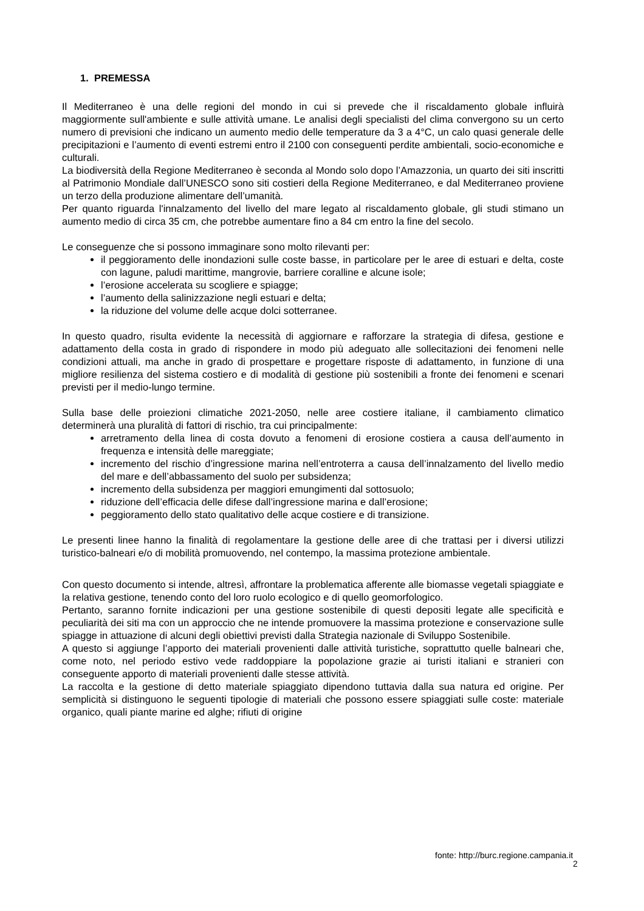1. PREMESSA
Il Mediterraneo è una delle regioni del mondo in cui si prevede che il riscaldamento globale influirà maggiormente sull'ambiente e sulle attività umane. Le analisi degli specialisti del clima convergono su un certo numero di previsioni che indicano un aumento medio delle temperature da 3 a 4°C, un calo quasi generale delle precipitazioni e l’aumento di eventi estremi entro il 2100 con conseguenti perdite ambientali, socio-economiche e culturali.
La biodiversità della Regione Mediterraneo è seconda al Mondo solo dopo l’Amazzonia, un quarto dei siti inscritti al Patrimonio Mondiale dall’UNESCO sono siti costieri della Regione Mediterraneo, e dal Mediterraneo proviene un terzo della produzione alimentare dell’umanità.
Per quanto riguarda l'innalzamento del livello del mare legato al riscaldamento globale, gli studi stimano un aumento medio di circa 35 cm, che potrebbe aumentare fino a 84 cm entro la fine del secolo.
Le conseguenze che si possono immaginare sono molto rilevanti per:
il peggioramento delle inondazioni sulle coste basse, in particolare per le aree di estuari e delta, coste con lagune, paludi marittime, mangrovie, barriere coralline e alcune isole;
l’erosione accelerata su scogliere e spiagge;
l’aumento della salinizzazione negli estuari e delta;
la riduzione del volume delle acque dolci sotterranee.
In questo quadro, risulta evidente la necessità di aggiornare e rafforzare la strategia di difesa, gestione e adattamento della costa in grado di rispondere in modo più adeguato alle sollecitazioni dei fenomeni nelle condizioni attuali, ma anche in grado di prospettare e progettare risposte di adattamento, in funzione di una migliore resilienza del sistema costiero e di modalità di gestione più sostenibili a fronte dei fenomeni e scenari previsti per il medio-lungo termine.
Sulla base delle proiezioni climatiche 2021-2050, nelle aree costiere italiane, il cambiamento climatico determinerà una pluralità di fattori di rischio, tra cui principalmente:
arretramento della linea di costa dovuto a fenomeni di erosione costiera a causa dell’aumento in frequenza e intensità delle mareggiate;
incremento del rischio d’ingressione marina nell’entroterra a causa dell’innalzamento del livello medio del mare e dell’abbassamento del suolo per subsidenza;
incremento della subsidenza per maggiori emungimenti dal sottosuolo;
riduzione dell’efficacia delle difese dall’ingressione marina e dall’erosione;
peggioramento dello stato qualitativo delle acque costiere e di transizione.
Le presenti linee hanno la finalità di regolamentare la gestione delle aree di che trattasi per i diversi utilizzi turistico-balneari e/o di mobilità promuovendo, nel contempo, la massima protezione ambientale.
Con questo documento si intende, altresì, affrontare la problematica afferente alle biomasse vegetali spiaggiate e la relativa gestione, tenendo conto del loro ruolo ecologico e di quello geomorfologico.
Pertanto, saranno fornite indicazioni per una gestione sostenibile di questi depositi legate alle specificità e peculiarità dei siti ma con un approccio che ne intende promuovere la massima protezione e conservazione sulle spiagge in attuazione di alcuni degli obiettivi previsti dalla Strategia nazionale di Sviluppo Sostenibile.
A questo si aggiunge l’apporto dei materiali provenienti dalle attività turistiche, soprattutto quelle balneari che, come noto, nel periodo estivo vede raddoppiare la popolazione grazie ai turisti italiani e stranieri con conseguente apporto di materiali provenienti dalle stesse attività.
La raccolta e la gestione di detto materiale spiaggiato dipendono tuttavia dalla sua natura ed origine. Per semplicità si distinguono le seguenti tipologie di materiali che possono essere spiaggiati sulle coste: materiale organico, quali piante marine ed alghe; rifiuti di origine
fonte: http://burc.regione.campania.it
2